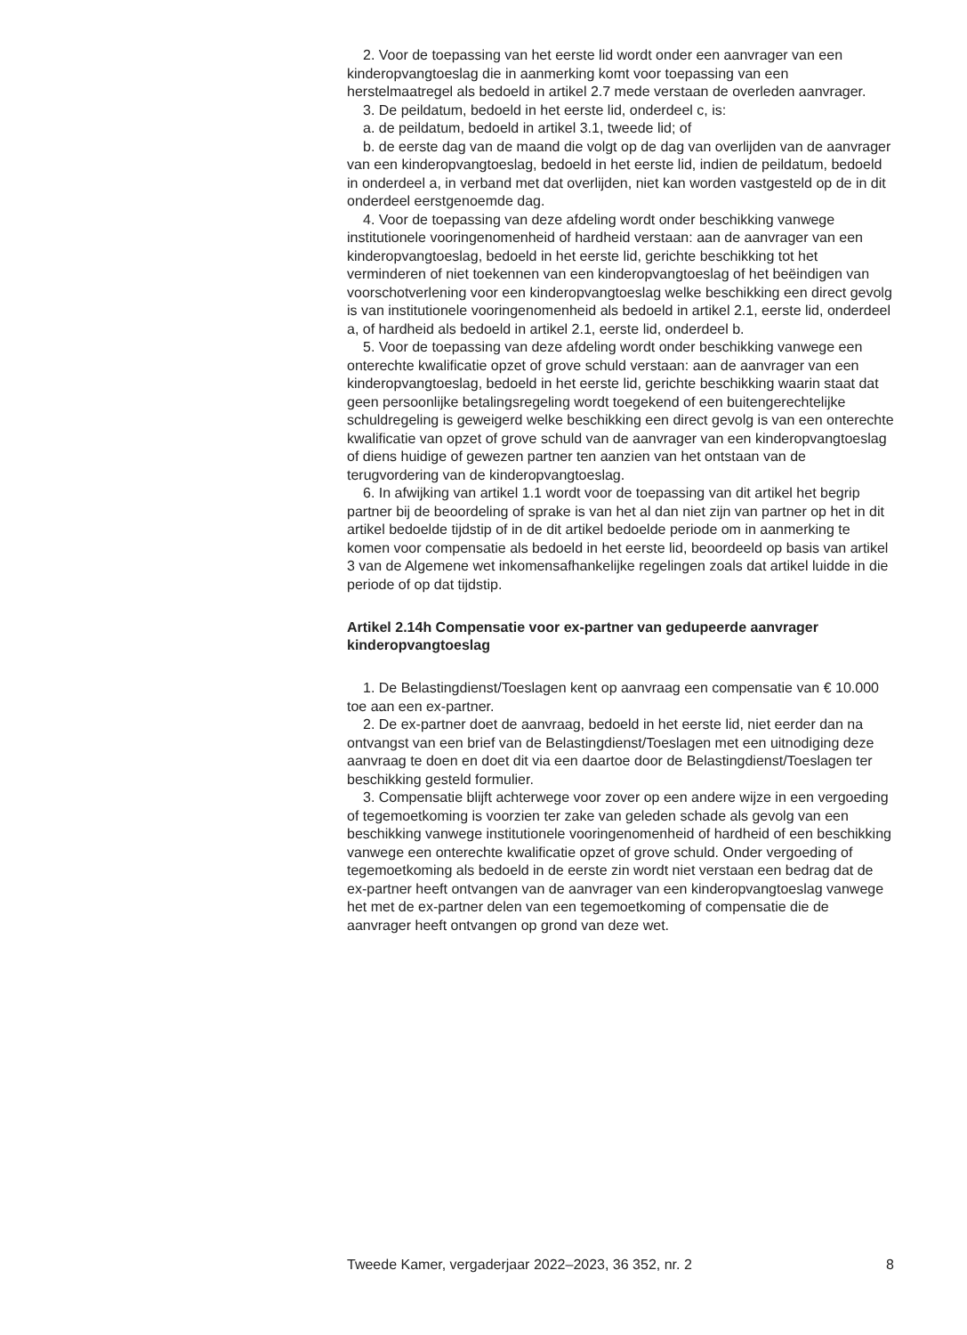2. Voor de toepassing van het eerste lid wordt onder een aanvrager van een kinderopvangtoeslag die in aanmerking komt voor toepassing van een herstelmaatregel als bedoeld in artikel 2.7 mede verstaan de overleden aanvrager.
3. De peildatum, bedoeld in het eerste lid, onderdeel c, is:
a. de peildatum, bedoeld in artikel 3.1, tweede lid; of
b. de eerste dag van de maand die volgt op de dag van overlijden van de aanvrager van een kinderopvangtoeslag, bedoeld in het eerste lid, indien de peildatum, bedoeld in onderdeel a, in verband met dat overlijden, niet kan worden vastgesteld op de in dit onderdeel eerstgenoemde dag.
4. Voor de toepassing van deze afdeling wordt onder beschikking vanwege institutionele vooringenomenheid of hardheid verstaan: aan de aanvrager van een kinderopvangtoeslag, bedoeld in het eerste lid, gerichte beschikking tot het verminderen of niet toekennen van een kinderopvangtoeslag of het beëindigen van voorschotverlening voor een kinderopvangtoeslag welke beschikking een direct gevolg is van institutionele vooringenomenheid als bedoeld in artikel 2.1, eerste lid, onderdeel a, of hardheid als bedoeld in artikel 2.1, eerste lid, onderdeel b.
5. Voor de toepassing van deze afdeling wordt onder beschikking vanwege een onterechte kwalificatie opzet of grove schuld verstaan: aan de aanvrager van een kinderopvangtoeslag, bedoeld in het eerste lid, gerichte beschikking waarin staat dat geen persoonlijke betalingsregeling wordt toegekend of een buitengerechtelijke schuldregeling is geweigerd welke beschikking een direct gevolg is van een onterechte kwalificatie van opzet of grove schuld van de aanvrager van een kinderopvangtoeslag of diens huidige of gewezen partner ten aanzien van het ontstaan van de terugvordering van de kinderopvangtoeslag.
6. In afwijking van artikel 1.1 wordt voor de toepassing van dit artikel het begrip partner bij de beoordeling of sprake is van het al dan niet zijn van partner op het in dit artikel bedoelde tijdstip of in de dit artikel bedoelde periode om in aanmerking te komen voor compensatie als bedoeld in het eerste lid, beoordeeld op basis van artikel 3 van de Algemene wet inkomensafhankelijke regelingen zoals dat artikel luidde in die periode of op dat tijdstip.
Artikel 2.14h Compensatie voor ex-partner van gedupeerde aanvrager kinderopvangtoeslag
1. De Belastingdienst/Toeslagen kent op aanvraag een compensatie van € 10.000 toe aan een ex-partner.
2. De ex-partner doet de aanvraag, bedoeld in het eerste lid, niet eerder dan na ontvangst van een brief van de Belastingdienst/Toeslagen met een uitnodiging deze aanvraag te doen en doet dit via een daartoe door de Belastingdienst/Toeslagen ter beschikking gesteld formulier.
3. Compensatie blijft achterwege voor zover op een andere wijze in een vergoeding of tegemoetkoming is voorzien ter zake van geleden schade als gevolg van een beschikking vanwege institutionele vooringenomenheid of hardheid of een beschikking vanwege een onterechte kwalificatie opzet of grove schuld. Onder vergoeding of tegemoetkoming als bedoeld in de eerste zin wordt niet verstaan een bedrag dat de ex-partner heeft ontvangen van de aanvrager van een kinderopvangtoeslag vanwege het met de ex-partner delen van een tegemoetkoming of compensatie die de aanvrager heeft ontvangen op grond van deze wet.
Tweede Kamer, vergaderjaar 2022–2023, 36 352, nr. 2 8